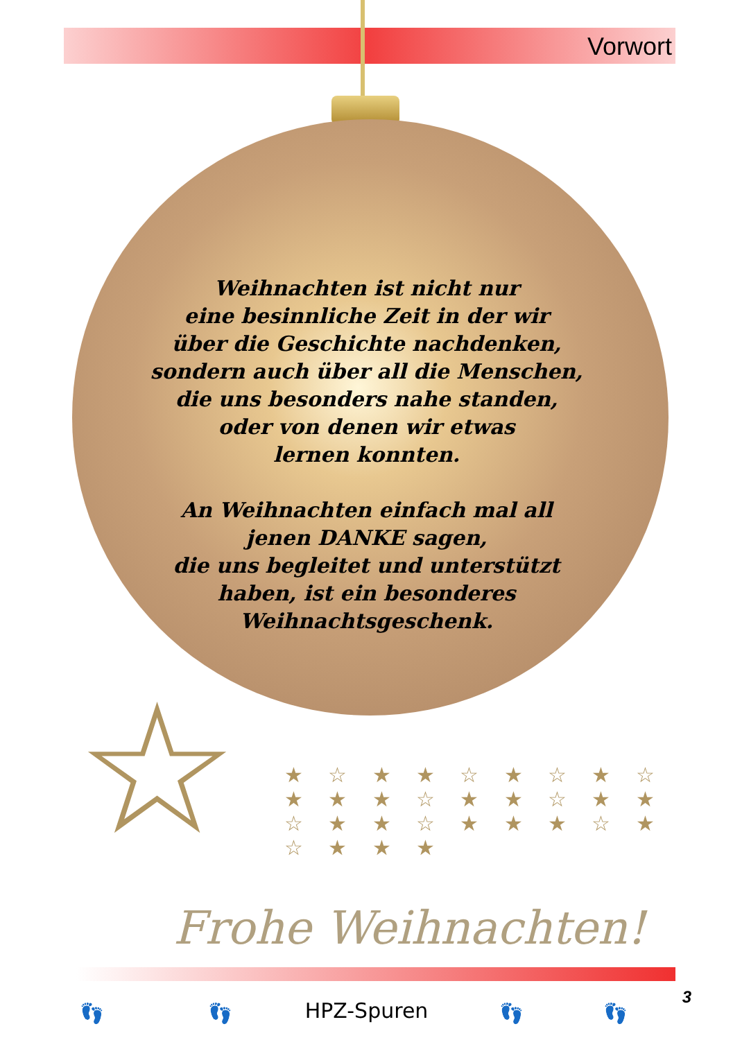Vorwort
Weihnachten ist nicht nur
eine besinnliche Zeit in der wir
über die Geschichte nachdenken,
sondern auch über all die Menschen,
die uns besonders nahe standen,
oder von denen wir etwas
lernen konnten.
An Weihnachten einfach mal all
jenen DANKE sagen,
die uns begleitet und unterstützt
haben, ist ein besonderes
Weihnachtsgeschenk.
☆
★ ☆ ★ ★ ☆ ★ ☆ ★ ☆ ★ ★ ★ ☆ ★ ★ ☆ ★ ★ ☆ ★ ★ ☆ ★ ★ ★ ☆ ★ ☆ ★ ★ ★
Frohe Weihnachten!
3
👣 👣 👣 👣
HPZ-Spuren